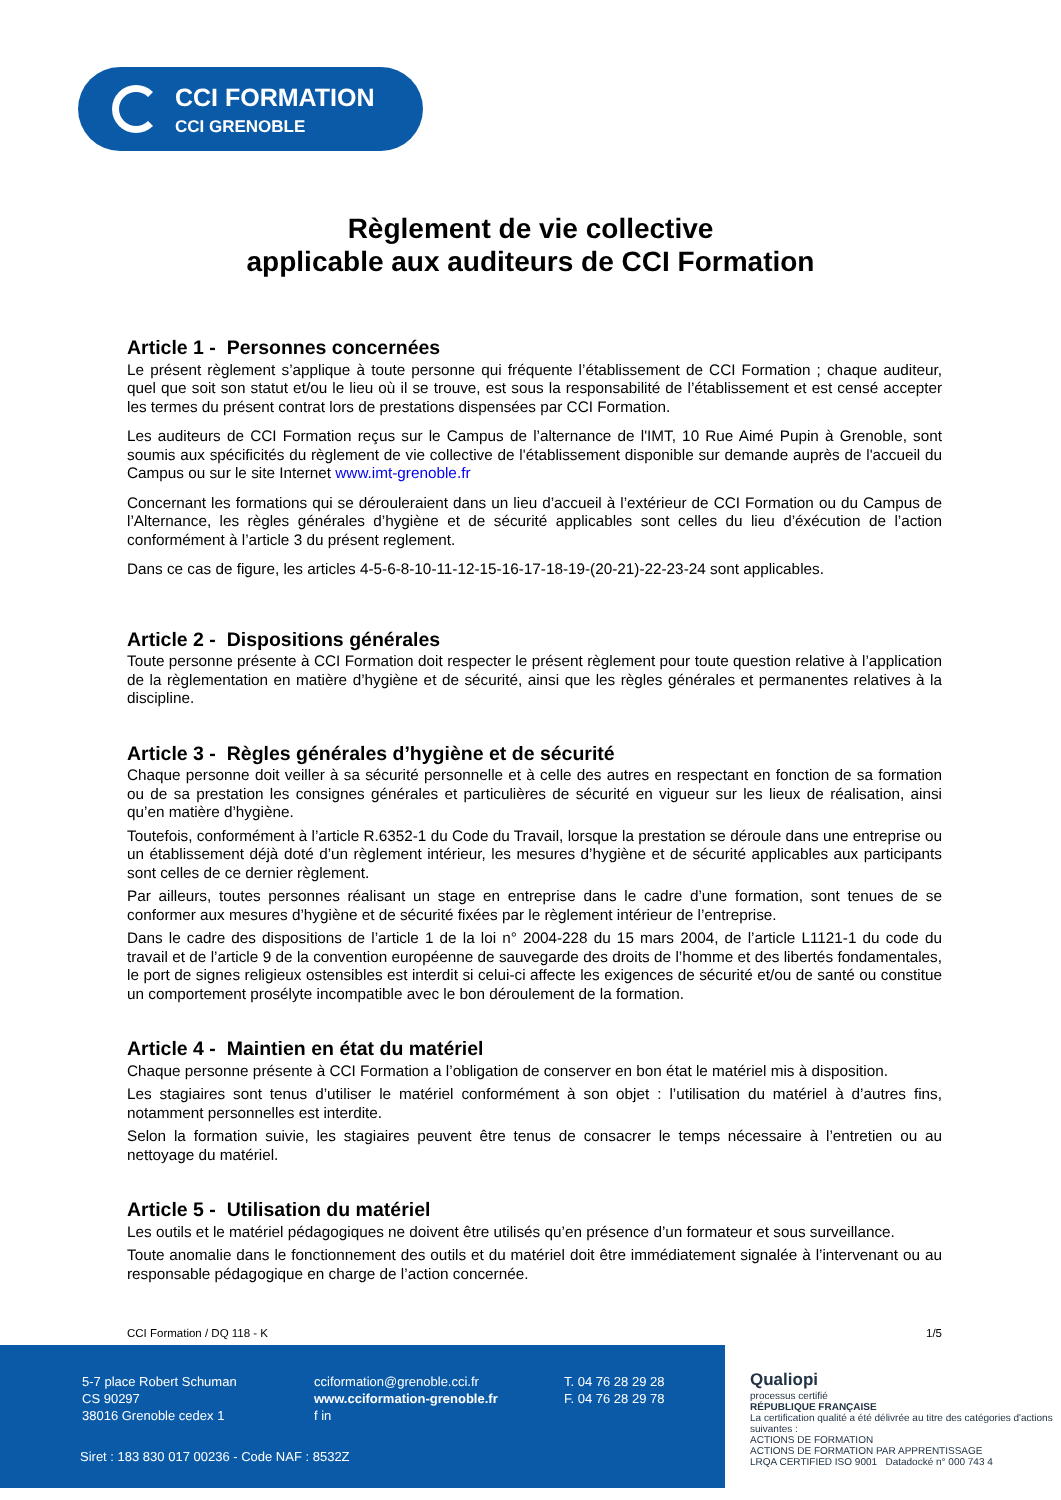CCI FORMATION
CCI GRENOBLE
Règlement de vie collective
applicable aux auditeurs de CCI Formation
Article 1 - Personnes concernées
Le présent règlement s’applique à toute personne qui fréquente l’établissement de CCI Formation ; chaque auditeur, quel que soit son statut et/ou le lieu où il se trouve, est sous la responsabilité de l’établissement et est censé accepter les termes du présent contrat lors de prestations dispensées par CCI Formation.
Les auditeurs de CCI Formation reçus sur le Campus de l’alternance de l'IMT, 10 Rue Aimé Pupin à Grenoble, sont soumis aux spécificités du règlement de vie collective de l'établissement disponible sur demande auprès de l'accueil du Campus ou sur le site Internet www.imt-grenoble.fr
Concernant les formations qui se dérouleraient dans un lieu d’accueil à l’extérieur de CCI Formation ou du Campus de l’Alternance, les règles générales d’hygiène et de sécurité applicables sont celles du lieu d’éxécution de l’action conformément à l’article 3 du présent reglement.
Dans ce cas de figure, les articles 4-5-6-8-10-11-12-15-16-17-18-19-(20-21)-22-23-24 sont applicables.
Article 2 - Dispositions générales
Toute personne présente à CCI Formation doit respecter le présent règlement pour toute question relative à l’application de la règlementation en matière d’hygiène et de sécurité, ainsi que les règles générales et permanentes relatives à la discipline.
Article 3 - Règles générales d’hygiène et de sécurité
Chaque personne doit veiller à sa sécurité personnelle et à celle des autres en respectant en fonction de sa formation ou de sa prestation les consignes générales et particulières de sécurité en vigueur sur les lieux de réalisation, ainsi qu’en matière d’hygiène.
Toutefois, conformément à l’article R.6352-1 du Code du Travail, lorsque la prestation se déroule dans une entreprise ou un établissement déjà doté d’un règlement intérieur, les mesures d’hygiène et de sécurité applicables aux participants sont celles de ce dernier règlement.
Par ailleurs, toutes personnes réalisant un stage en entreprise dans le cadre d’une formation, sont tenues de se conformer aux mesures d’hygiène et de sécurité fixées par le règlement intérieur de l’entreprise.
Dans le cadre des dispositions de l’article 1 de la loi n° 2004-228 du 15 mars 2004, de l’article L1121-1 du code du travail et de l’article 9 de la convention européenne de sauvegarde des droits de l’homme et des libertés fondamentales, le port de signes religieux ostensibles est interdit si celui-ci affecte les exigences de sécurité et/ou de santé ou constitue un comportement prosélyte incompatible avec le bon déroulement de la formation.
Article 4 - Maintien en état du matériel
Chaque personne présente à CCI Formation a l’obligation de conserver en bon état le matériel mis à disposition.
Les stagiaires sont tenus d’utiliser le matériel conformément à son objet : l’utilisation du matériel à d’autres fins, notamment personnelles est interdite.
Selon la formation suivie, les stagiaires peuvent être tenus de consacrer le temps nécessaire à l’entretien ou au nettoyage du matériel.
Article 5 - Utilisation du matériel
Les outils et le matériel pédagogiques ne doivent être utilisés qu’en présence d’un formateur et sous surveillance.
Toute anomalie dans le fonctionnement des outils et du matériel doit être immédiatement signalée à l’intervenant ou au responsable pédagogique en charge de l’action concernée.
CCI Formation / DQ 118 - K 1/5
5-7 place Robert Schuman
CS 90297
38016 Grenoble cedex 1
cciformation@grenoble.cci.fr
www.cciformation-grenoble.fr
f in
T. 04 76 28 29 28
F. 04 76 28 29 78
Siret : 183 830 017 00236 - Code NAF : 8532Z
Qualiopi
processus certifié
RÉPUBLIQUE FRANÇAISE
La certification qualité a été délivrée au titre des catégories d'actions suivantes :
ACTIONS DE FORMATION
ACTIONS DE FORMATION PAR APPRENTISSAGE
LRQA CERTIFIED ISO 9001 Datadocké n° 000 743 4